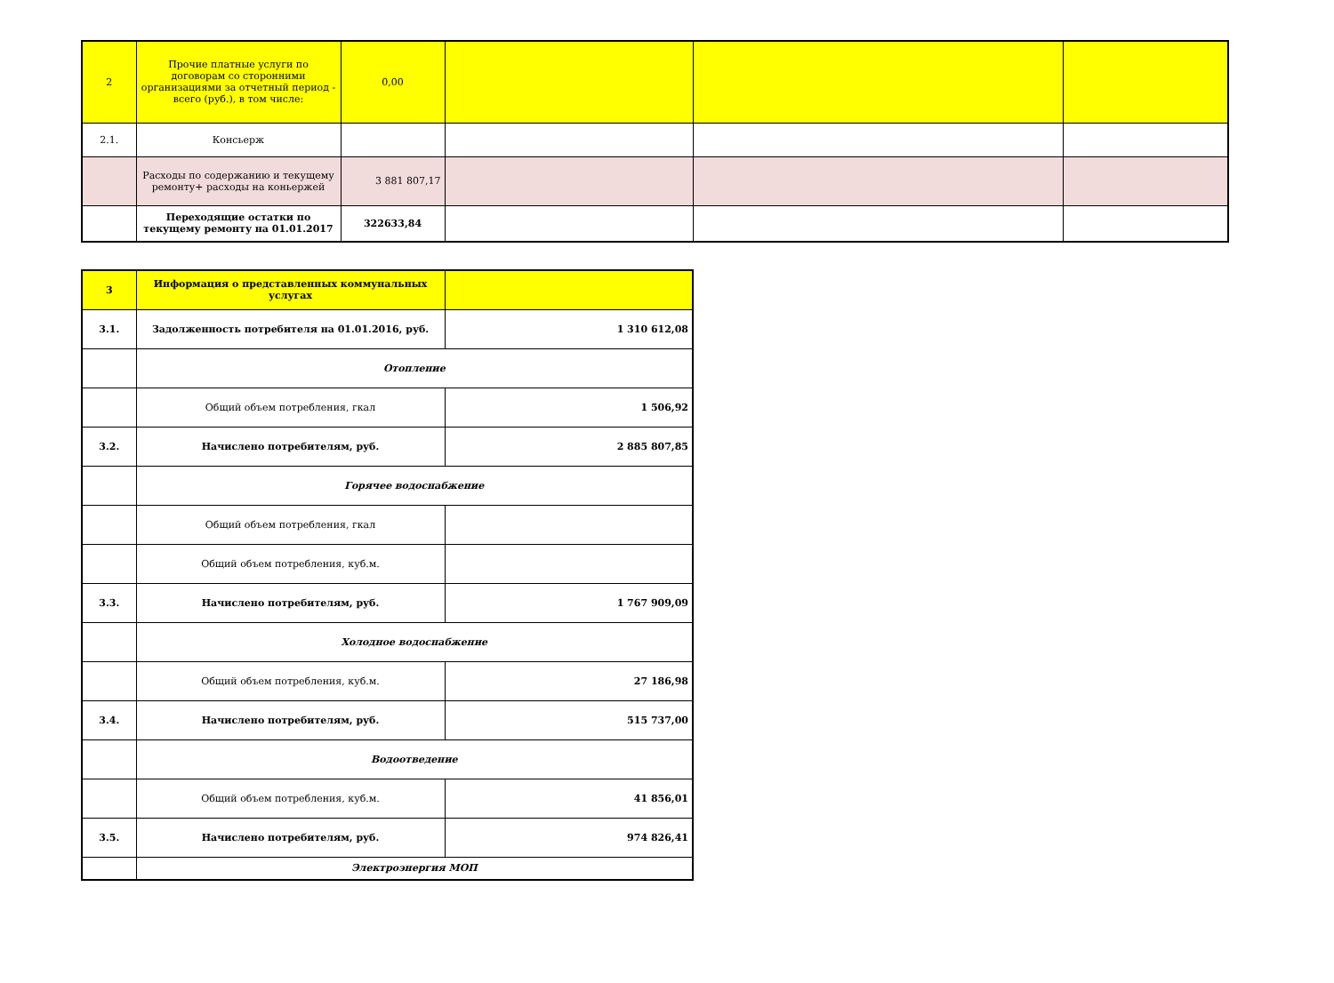| 2 | Прочие платные услуги по договорам со сторонними организациями за отчетный период - всего (руб.), в том числе: | 0,00 | | | |
| 2.1. | Консьерж | | | | |
| | Расходы по содержанию и текущему ремонту+ расходы на коньержей | 3 881 807,17 | | | |
| | Переходящие остатки по текущему ремонту на 01.01.2017 | 322633,84 | | | |
| 3 | Информация о представленных коммунальных услугах | |
| 3.1. | Задолженность потребителя на 01.01.2016, руб. | 1 310 612,08 |
| | Отопление | |
| | Общий объем потребления, гкал | 1 506,92 |
| 3.2. | Начислено потребителям, руб. | 2 885 807,85 |
| | Горячее водоснабжение | |
| | Общий объем потребления, гкал | |
| | Общий объем потребления, куб.м. | |
| 3.3. | Начислено потребителям, руб. | 1 767 909,09 |
| | Холодное водоснабжение | |
| | Общий объем потребления, куб.м. | 27 186,98 |
| 3.4. | Начислено потребителям, руб. | 515 737,00 |
| | Водоотведение | |
| | Общий объем потребления, куб.м. | 41 856,01 |
| 3.5. | Начислено потребителям, руб. | 974 826,41 |
| | Электроэнергия МОП | |